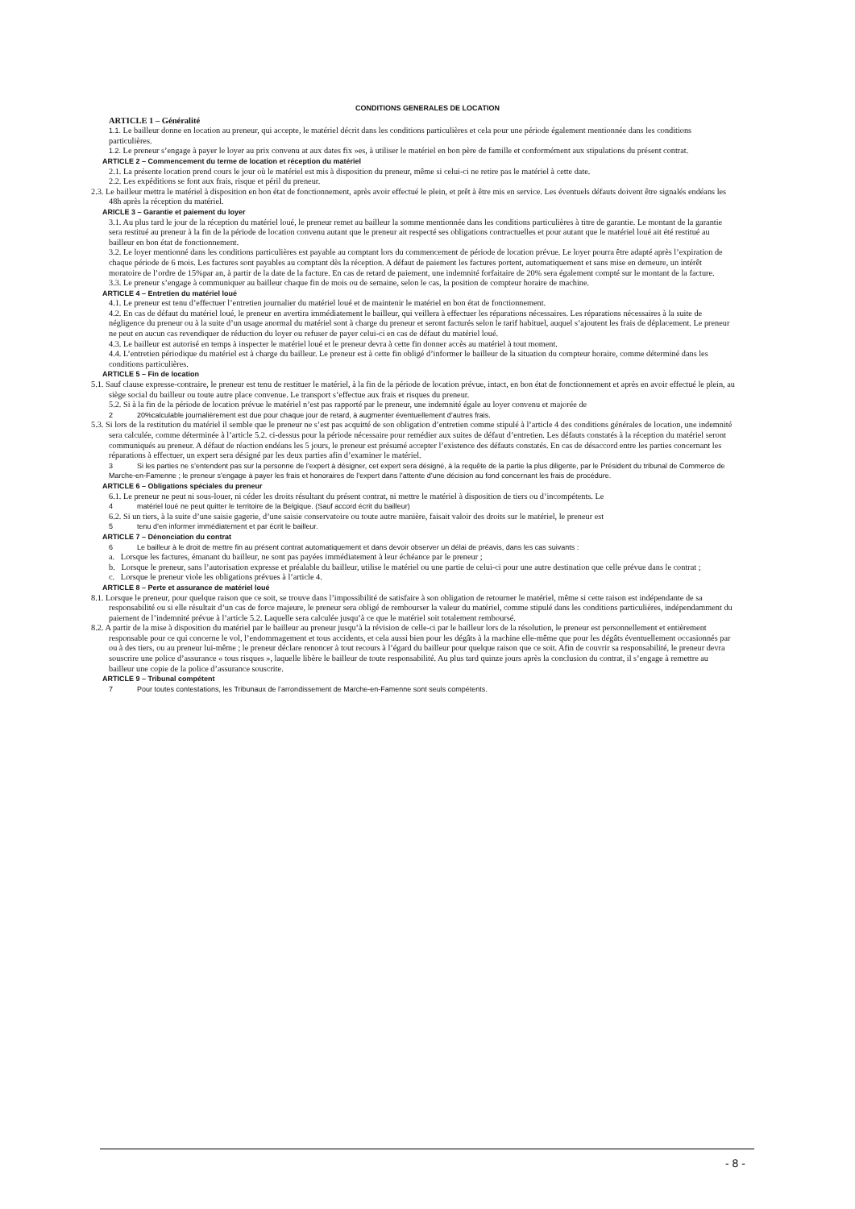CONDITIONS GENERALES DE LOCATION
ARTICLE 1 – Généralité
1.1. Le bailleur donne en location au preneur, qui accepte, le matériel décrit dans les conditions particulières et cela pour une période également mentionnée dans les conditions particulières.
1.2. Le preneur s’engage à payer le loyer au prix convenu at aux dates fix »es, à utiliser le matériel en bon père de famille et conformément aux stipulations du présent contrat.
ARTICLE 2 – Commencement du terme de location et réception du matériel
2.1. La présente location prend cours le jour où le matériel est mis à disposition du preneur, même si celui-ci ne retire pas le matériel à cette date.
2.2. Les expéditions se font aux frais, risque et péril du preneur.
2.3. Le bailleur mettra le matériel à disposition en bon état de fonctionnement, après avoir effectué le plein, et prêt à être mis en service. Les éventuels défauts doivent être signalés endéans les 48h après la réception du matériel.
ARICLE 3 – Garantie et paiement du loyer
3.1. Au plus tard le jour de la réception du matériel loué, le preneur remet au bailleur la somme mentionnée dans les conditions particulières à titre de garantie. Le montant de la garantie sera restitué au preneur à la fin de la période de location convenu autant que le preneur ait respecté ses obligations contractuelles et pour autant que le matériel loué ait été restitué au bailleur en bon état de fonctionnement.
3.2. Le loyer mentionné dans les conditions particulières est payable au comptant lors du commencement de période de location prévue. Le loyer pourra être adapté après l’expiration de chaque période de 6 mois. Les factures sont payables au comptant dès la réception. A défaut de paiement les factures portent, automatiquement et sans mise en demeure, un intérêt moratoire de l’ordre de 15%par an, à partir de la date de la facture. En cas de retard de paiement, une indemnité forfaitaire de 20% sera également compté sur le montant de la facture.
3.3. Le preneur s’engage à communiquer au bailleur chaque fin de mois ou de semaine, selon le cas, la position de compteur horaire de machine.
ARTICLE 4 – Entretien du matériel loué
4.1. Le preneur est tenu d’effectuer l’entretien journalier du matériel loué et de maintenir le matériel en bon état de fonctionnement.
4.2. En cas de défaut du matériel loué, le preneur en avertira immédiatement le bailleur, qui veillera à effectuer les réparations nécessaires. Les réparations nécessaires à la suite de négligence du preneur ou à la suite d’un usage anormal du matériel sont à charge du preneur et seront facturés selon le tarif habituel, auquel s’ajoutent les frais de déplacement. Le preneur ne peut en aucun cas revendiquer de réduction du loyer ou refuser de payer celui-ci en cas de défaut du matériel loué.
4.3. Le bailleur est autorisé en temps à inspecter le matériel loué et le preneur devra à cette fin donner accès au matériel à tout moment.
4.4. L’entretien périodique du matériel est à charge du bailleur. Le preneur est à cette fin obligé d’informer le bailleur de la situation du compteur horaire, comme déterminé dans les conditions particulières.
ARTICLE 5 – Fin de location
5.1. Sauf clause expresse-contraire, le preneur est tenu de restituer le matériel, à la fin de la période de location prévue, intact, en bon état de fonctionnement et après en avoir effectué le plein, au siège social du bailleur ou toute autre place convenue. Le transport s’effectue aux frais et risques du preneur.
5.2. Si à la fin de la période de location prévue le matériel n’est pas rapporté par le preneur, une indemnité égale au loyer convenu et majorée de
2 20%calculable journalièrement est due pour chaque jour de retard, à augmenter éventuellement d’autres frais.
5.3. Si lors de la restitution du matériel il semble que le preneur ne s’est pas acquitté de son obligation d’entretien comme stipulé à l’article 4 des conditions générales de location, une indemnité sera calculée, comme déterminée à l’article 5.2. ci-dessus pour la période nécessaire pour remédier aux suites de défaut d’entretien. Les défauts constatés à la réception du matériel seront communiqués au preneur. A défaut de réaction endéans les 5 jours, le preneur est présumé accepter l’existence des défauts constatés. En cas de désaccord entre les parties concernant les réparations à effectuer, un expert sera désigné par les deux parties afin d’examiner le matériel.
3 Si les parties ne s’entendent pas sur la personne de l’expert à désigner, cet expert sera désigné, à la requête de la partie la plus diligente, par le Président du tribunal de Commerce de Marche-en-Famenne ; le preneur s’engage à payer les frais et honoraires de l’expert dans l’attente d’une décision au fond concernant les frais de procédure.
ARTICLE 6 – Obligations spéciales du preneur
6.1. Le preneur ne peut ni sous-louer, ni céder les droits résultant du présent contrat, ni mettre le matériel à disposition de tiers ou d’incompétents. Le
4 matériel loué ne peut quitter le territoire de la Belgique. (Sauf accord écrit du bailleur)
6.2. Si un tiers, à la suite d’une saisie gagerie, d’une saisie conservatoire ou toute autre manière, faisait valoir des droits sur le matériel, le preneur est
5 tenu d’en informer immédiatement et par écrit le bailleur.
ARTICLE 7 – Dénonciation du contrat
6 Le bailleur à le droit de mettre fin au présent contrat automatiquement et dans devoir observer un délai de préavis, dans les cas suivants :
a. Lorsque les factures, émanant du bailleur, ne sont pas payées immédiatement à leur échéance par le preneur ;
b. Lorsque le preneur, sans l’autorisation expresse et préalable du bailleur, utilise le matériel ou une partie de celui-ci pour une autre destination que celle prévue dans le contrat ;
c. Lorsque le preneur viole les obligations prévues à l’article 4.
ARTICLE 8 – Perte et assurance de matériel loué
8.1. Lorsque le preneur, pour quelque raison que ce soit, se trouve dans l’impossibilité de satisfaire à son obligation de retourner le matériel, même si cette raison est indépendante de sa responsabilité ou si elle résultait d’un cas de force majeure, le preneur sera obligé de rembourser la valeur du matériel, comme stipulé dans les conditions particulières, indépendamment du paiement de l’indemnité prévue à l’article 5.2. Laquelle sera calculée jusqu’à ce que le matériel soit totalement remboursé.
8.2. A partir de la mise à disposition du matériel par le bailleur au preneur jusqu’à la révision de celle-ci par le bailleur lors de la résolution, le preneur est personnellement et entièrement responsable pour ce qui concerne le vol, l’endommagement et tous accidents, et cela aussi bien pour les dégâts à la machine elle-même que pour les dégâts éventuellement occasionnés par ou à des tiers, ou au preneur lui-même ; le preneur déclare renoncer à tout recours à l’égard du bailleur pour quelque raison que ce soit. Afin de couvrir sa responsabilité, le preneur devra souscrire une police d’assurance « tous risques », laquelle libère le bailleur de toute responsabilité. Au plus tard quinze jours après la conclusion du contrat, il s’engage à remettre au bailleur une copie de la police d’assurance souscrite.
ARTICLE 9 – Tribunal compétent
7 Pour toutes contestations, les Tribunaux de l’arrondissement de Marche-en-Famenne sont seuls compétents.
- 8 -